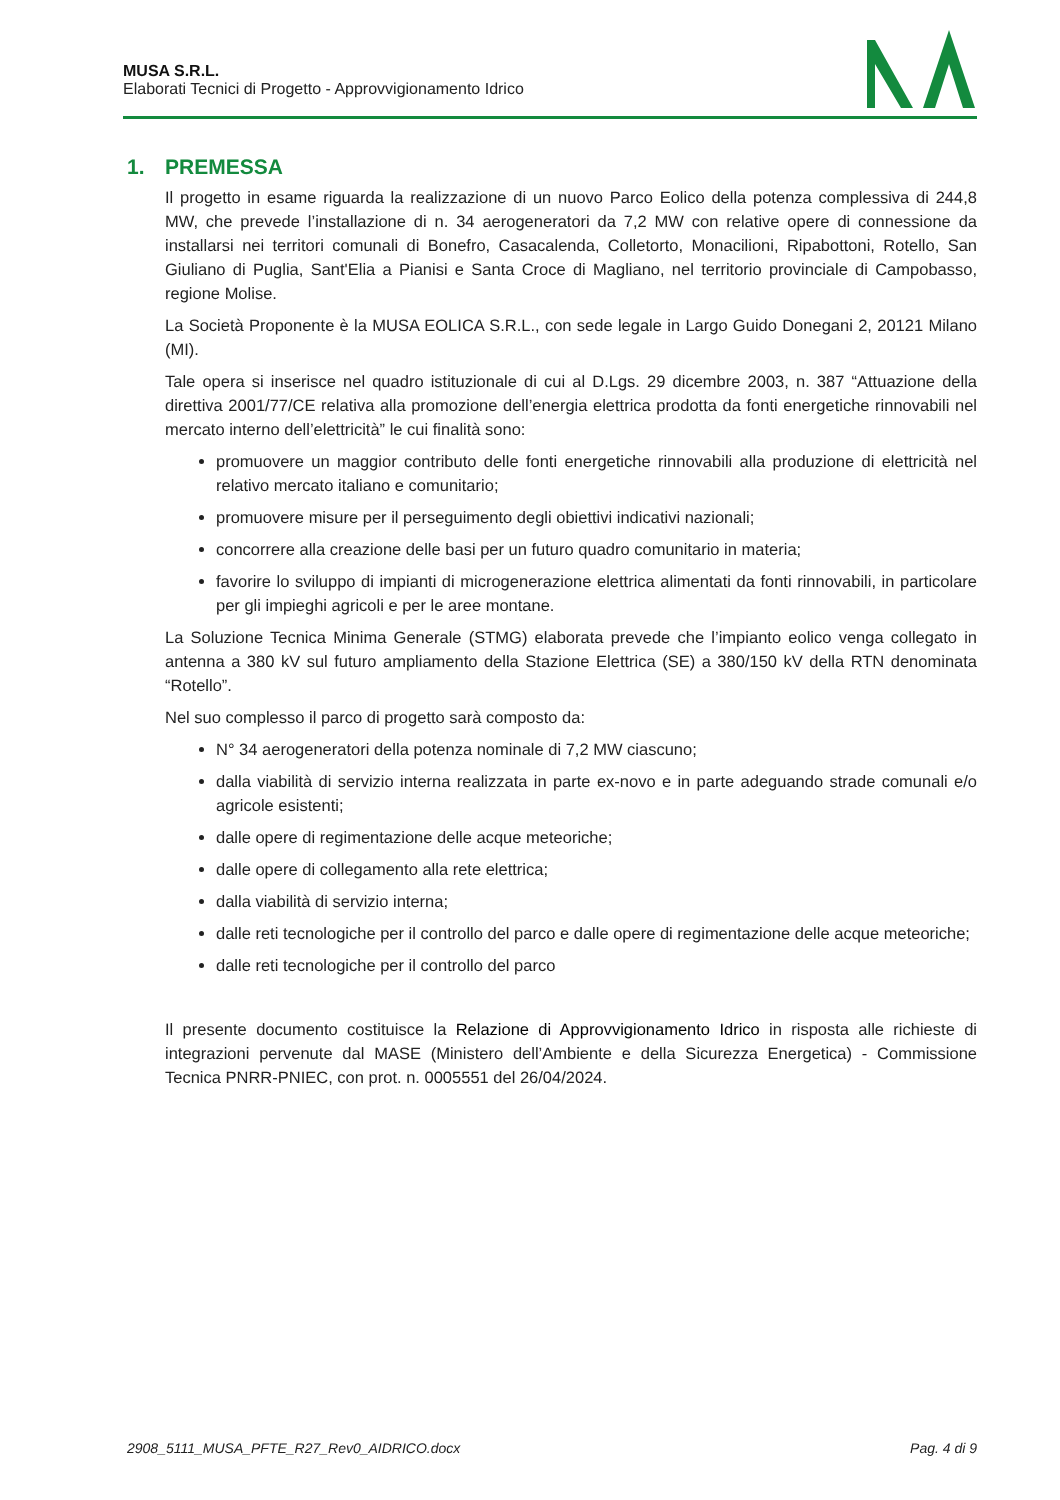MUSA S.R.L.
Elaborati Tecnici di Progetto - Approvvigionamento Idrico
1. PREMESSA
Il progetto in esame riguarda la realizzazione di un nuovo Parco Eolico della potenza complessiva di 244,8 MW, che prevede l’installazione di n. 34 aerogeneratori da 7,2 MW con relative opere di connessione da installarsi nei territori comunali di Bonefro, Casacalenda, Colletorto, Monacilioni, Ripabottoni, Rotello, San Giuliano di Puglia, Sant'Elia a Pianisi e Santa Croce di Magliano, nel territorio provinciale di Campobasso, regione Molise.
La Società Proponente è la MUSA EOLICA S.R.L., con sede legale in Largo Guido Donegani 2, 20121 Milano (MI).
Tale opera si inserisce nel quadro istituzionale di cui al D.Lgs. 29 dicembre 2003, n. 387 “Attuazione della direttiva 2001/77/CE relativa alla promozione dell’energia elettrica prodotta da fonti energetiche rinnovabili nel mercato interno dell’elettricità” le cui finalità sono:
promuovere un maggior contributo delle fonti energetiche rinnovabili alla produzione di elettricità nel relativo mercato italiano e comunitario;
promuovere misure per il perseguimento degli obiettivi indicativi nazionali;
concorrere alla creazione delle basi per un futuro quadro comunitario in materia;
favorire lo sviluppo di impianti di microgenerazione elettrica alimentati da fonti rinnovabili, in particolare per gli impieghi agricoli e per le aree montane.
La Soluzione Tecnica Minima Generale (STMG) elaborata prevede che l’impianto eolico venga collegato in antenna a 380 kV sul futuro ampliamento della Stazione Elettrica (SE) a 380/150 kV della RTN denominata “Rotello”.
Nel suo complesso il parco di progetto sarà composto da:
N° 34 aerogeneratori della potenza nominale di 7,2 MW ciascuno;
dalla viabilità di servizio interna realizzata in parte ex-novo e in parte adeguando strade comunali e/o agricole esistenti;
dalle opere di regimentazione delle acque meteoriche;
dalle opere di collegamento alla rete elettrica;
dalla viabilità di servizio interna;
dalle reti tecnologiche per il controllo del parco e dalle opere di regimentazione delle acque meteoriche;
dalle reti tecnologiche per il controllo del parco
Il presente documento costituisce la Relazione di Approvvigionamento Idrico in risposta alle richieste di integrazioni pervenute dal MASE (Ministero dell’Ambiente e della Sicurezza Energetica) - Commissione Tecnica PNRR-PNIEC, con prot. n. 0005551 del 26/04/2024.
2908_5111_MUSA_PFTE_R27_Rev0_AIDRICO.docx Pag. 4 di 9